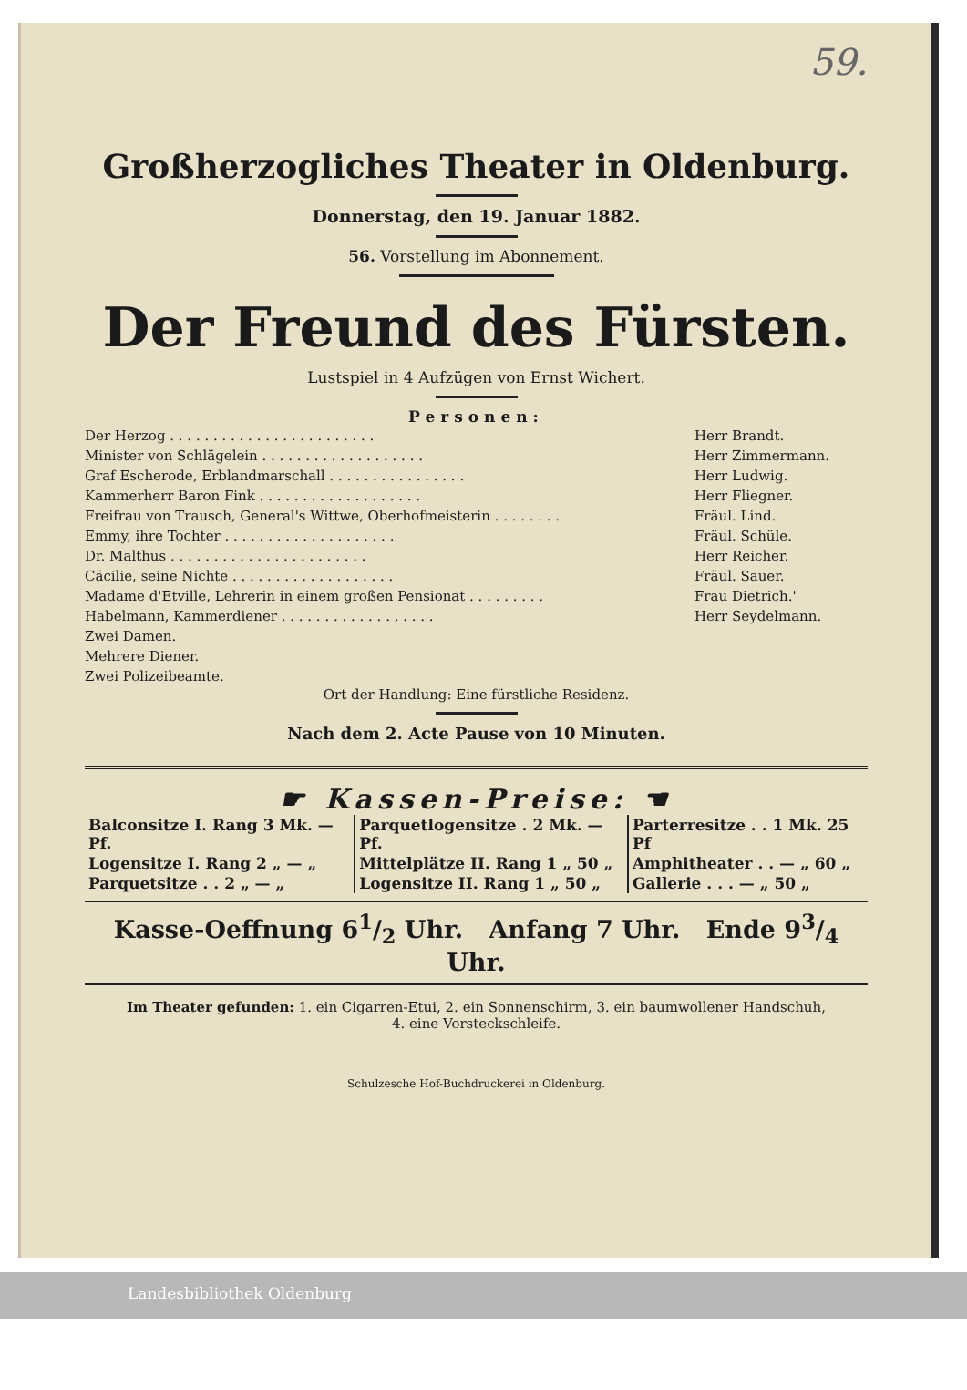59.
Großherzogliches Theater in Oldenburg.
Donnerstag, den 19. Januar 1882.
56. Vorstellung im Abonnement.
Der Freund des Fürsten.
Lustspiel in 4 Aufzügen von Ernst Wichert.
Personen:
| Der Herzog . . . . . . . . . . . . . . . . . . . . . . . . | Herr Brandt. |
| Minister von Schlägelein . . . . . . . . . . . . . . . . . . . | Herr Zimmermann. |
| Graf Escherode, Erblandmarschall . . . . . . . . . . . . . . . . | Herr Ludwig. |
| Kammerherr Baron Fink . . . . . . . . . . . . . . . . . . . | Herr Fliegner. |
| Freifrau von Trausch, General's Wittwe, Oberhofmeisterin . . . . . . . . | Fräul. Lind. |
| Emmy, ihre Tochter . . . . . . . . . . . . . . . . . . . . | Fräul. Schüle. |
| Dr. Malthus . . . . . . . . . . . . . . . . . . . . . . . | Herr Reicher. |
| Cäcilie, seine Nichte . . . . . . . . . . . . . . . . . . . | Fräul. Sauer. |
| Madame d'Etville, Lehrerin in einem großen Pensionat . . . . . . . . . | Frau Dietrich.' |
| Habelmann, Kammerdiener . . . . . . . . . . . . . . . . . . | Herr Seydelmann. |
| Zwei Damen. | |
| Mehrere Diener. | |
| Zwei Polizeibeamte. | |
Ort der Handlung: Eine fürstliche Residenz.
Nach dem 2. Acte Pause von 10 Minuten.
☛ Kassen-Preise: ☚
| Balconsitze I. Rang 3 Mk. — Pf. | Parquetlogensitze . 2 Mk. — Pf. | Parterresitze . . 1 Mk. 25 Pf |
| Logensitze I. Rang 2 „ — „ | Mittelplätze II. Rang 1 „ 50 „ | Amphitheater . . — „ 60 „ |
| Parquetsitze . . 2 „ — „ | Logensitze II. Rang 1 „ 50 „ | Gallerie . . . — „ 50 „ |
Kasse-Oeffnung 61/2 Uhr. Anfang 7 Uhr. Ende 93/4 Uhr.
Im Theater gefunden: 1. ein Cigarren-Etui, 2. ein Sonnenschirm, 3. ein baumwollener Handschuh,
4. eine Vorsteckschleife.
Schulzesche Hof-Buchdruckerei in Oldenburg.
Landesbibliothek Oldenburg